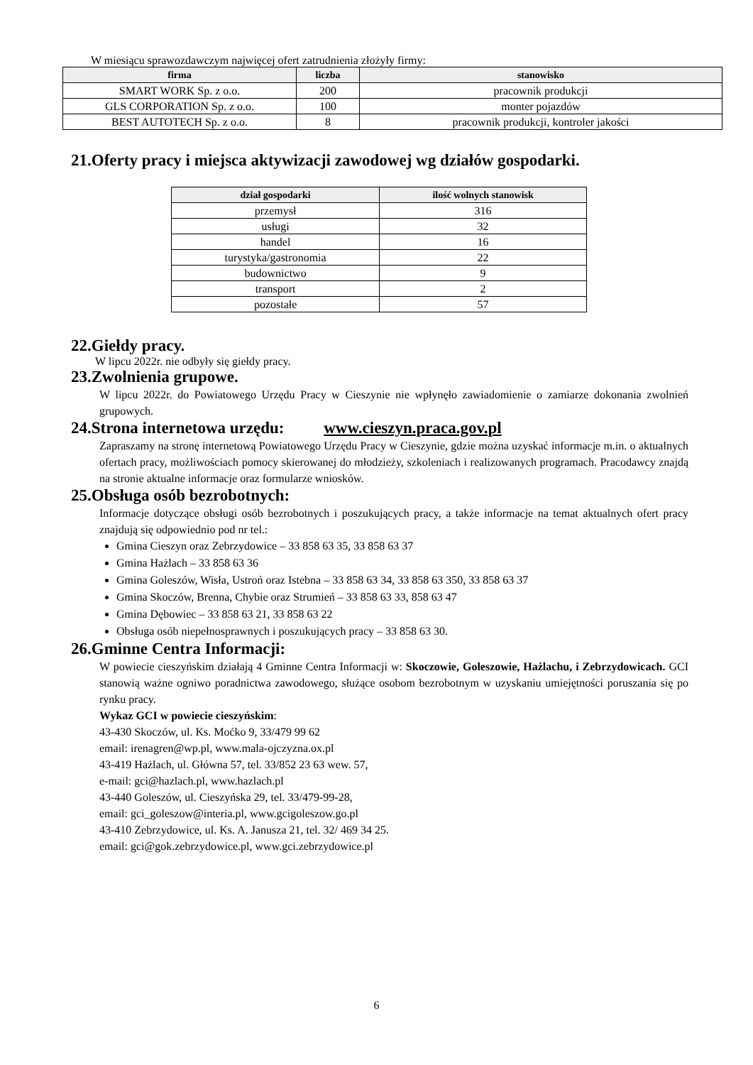W miesiącu sprawozdawczym najwięcej ofert zatrudnienia złożyły firmy:
| firma | liczba | stanowisko |
| --- | --- | --- |
| SMART WORK Sp. z o.o. | 200 | pracownik produkcji |
| GLS CORPORATION Sp. z o.o. | 100 | monter pojazdów |
| BEST AUTOTECH Sp. z o.o. | 8 | pracownik produkcji, kontroler jakości |
21.Oferty pracy i miejsca aktywizacji zawodowej wg działów gospodarki.
| dział gospodarki | ilość wolnych stanowisk |
| --- | --- |
| przemysł | 316 |
| usługi | 32 |
| handel | 16 |
| turystyka/gastronomia | 22 |
| budownictwo | 9 |
| transport | 2 |
| pozostałe | 57 |
22.Giełdy pracy.
W lipcu 2022r. nie odbyły się giełdy pracy.
23.Zwolnienia grupowe.
W lipcu 2022r. do Powiatowego Urzędu Pracy w Cieszynie nie wpłynęło zawiadomienie o zamiarze dokonania zwolnień grupowych.
24.Strona internetowa urzędu: www.cieszyn.praca.gov.pl
Zapraszamy na stronę internetową Powiatowego Urzędu Pracy w Cieszynie, gdzie można uzyskać informacje m.in. o aktualnych ofertach pracy, możliwościach pomocy skierowanej do młodzieży, szkoleniach i realizowanych programach. Pracodawcy znajdą na stronie aktualne informacje oraz formularze wniosków.
25.Obsługa osób bezrobotnych:
Informacje dotyczące obsługi osób bezrobotnych i poszukujących pracy, a także informacje na temat aktualnych ofert pracy znajdują się odpowiednio pod nr tel.:
Gmina Cieszyn oraz Zebrzydowice – 33 858 63 35, 33 858 63 37
Gmina Hażlach – 33 858 63 36
Gmina Goleszów, Wisła, Ustroń oraz Istebna – 33 858 63 34, 33 858 63 350, 33 858 63 37
Gmina Skoczów, Brenna, Chybie oraz Strumień – 33 858 63 33, 858 63 47
Gmina Dębowiec – 33 858 63 21, 33 858 63 22
Obsługa osób niepełnosprawnych i poszukujących pracy – 33 858 63 30.
26.Gminne Centra Informacji:
W powiecie cieszyńskim działają 4 Gminne Centra Informacji w: Skoczowie, Goleszowie, Hażlachu, i Zebrzydowicach. GCI stanowią ważne ogniwo poradnictwa zawodowego, służące osobom bezrobotnym w uzyskaniu umiejętności poruszania się po rynku pracy.
Wykaz GCI w powiecie cieszyńskim:
43-430 Skoczów, ul. Ks. Moćko 9, 33/479 99 62
email: irenagren@wp.pl, www.mala-ojczyzna.ox.pl
43-419 Hażlach, ul. Główna 57, tel. 33/852 23 63 wew. 57,
e-mail: gci@hazlach.pl, www.hazlach.pl
43-440 Goleszów, ul. Cieszyńska 29, tel. 33/479-99-28,
email: gci_goleszow@interia.pl, www.gcigoleszow.go.pl
43-410 Zebrzydowice, ul. Ks. A. Janusza 21, tel. 32/ 469 34 25.
email: gci@gok.zebrzydowice.pl, www.gci.zebrzydowice.pl
6